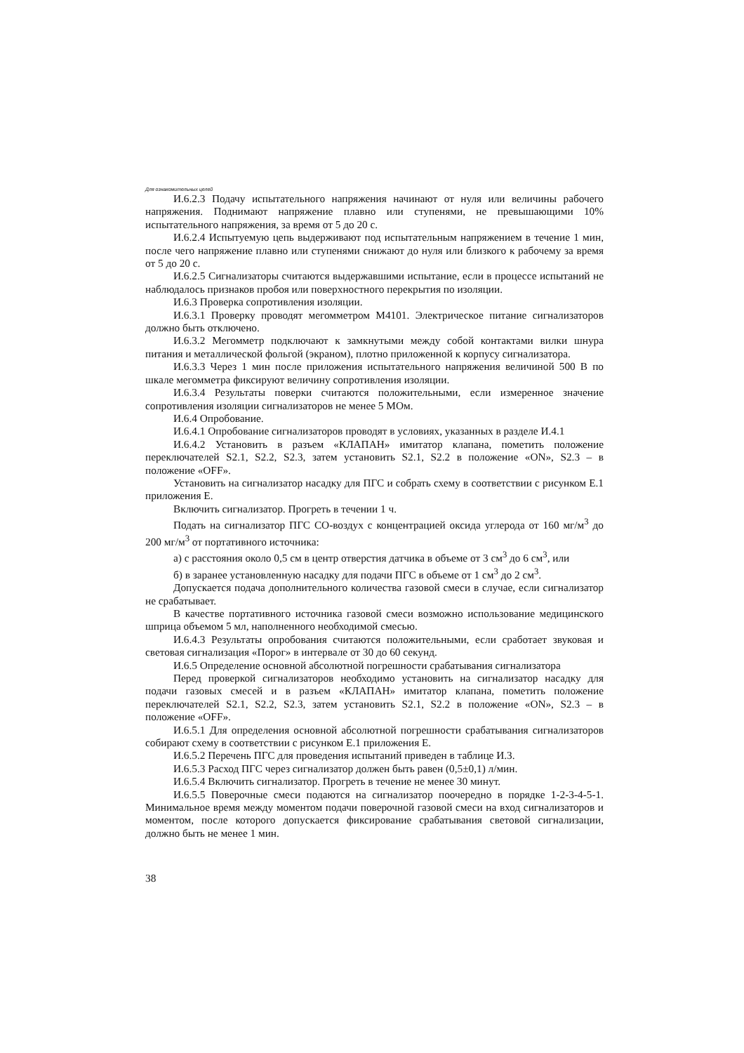Для ознакомительных целей
И.6.2.3 Подачу испытательного напряжения начинают от нуля или величины рабочего напряжения. Поднимают напряжение плавно или ступенями, не превышающими 10% испытательного напряжения, за время от 5 до 20 с.
И.6.2.4 Испытуемую цепь выдерживают под испытательным напряжением в течение 1 мин, после чего напряжение плавно или ступенями снижают до нуля или близкого к рабочему за время от 5 до 20 с.
И.6.2.5 Сигнализаторы считаются выдержавшими испытание, если в процессе испытаний не наблюдалось признаков пробоя или поверхностного перекрытия по изоляции.
И.6.3 Проверка сопротивления изоляции.
И.6.3.1 Проверку проводят мегомметром М4101. Электрическое питание сигнализаторов должно быть отключено.
И.6.3.2 Мегомметр подключают к замкнутыми между собой контактами вилки шнура питания и металлической фольгой (экраном), плотно приложенной к корпусу сигнализатора.
И.6.3.3 Через 1 мин после приложения испытательного напряжения величиной 500 В по шкале мегомметра фиксируют величину сопротивления изоляции.
И.6.3.4 Результаты поверки считаются положительными, если измеренное значение сопротивления изоляции сигнализаторов не менее 5 МОм.
И.6.4 Опробование.
И.6.4.1 Опробование сигнализаторов проводят в условиях, указанных в разделе И.4.1
И.6.4.2 Установить в разъем «КЛАПАН» имитатор клапана, пометить положение переключателей S2.1, S2.2, S2.3, затем установить S2.1, S2.2 в положение «ON», S2.3 – в положение «OFF».
Установить на сигнализатор насадку для ПГС и собрать схему в соответствии с рисунком Е.1 приложения Е.
Включить сигнализатор. Прогреть в течении 1 ч.
Подать на сигнализатор ПГС СО-воздух с концентрацией оксида углерода от 160 мг/м<sup>3</sup> до 200 мг/м<sup>3</sup> от портативного источника:
а) с расстояния около 0,5 см в центр отверстия датчика в объеме от 3 см<sup>3</sup> до 6 см<sup>3</sup>, или
б) в заранее установленную насадку для подачи ПГС в объеме от 1 см<sup>3</sup> до 2 см<sup>3</sup>.
Допускается подача дополнительного количества газовой смеси в случае, если сигнализатор не срабатывает.
В качестве портативного источника газовой смеси возможно использование медицинского шприца объемом 5 мл, наполненного необходимой смесью.
И.6.4.3 Результаты опробования считаются положительными, если сработает звуковая и световая сигнализация «Порог» в интервале от 30 до 60 секунд.
И.6.5 Определение основной абсолютной погрешности срабатывания сигнализатора
Перед проверкой сигнализаторов необходимо установить на сигнализатор насадку для подачи газовых смесей и в разъем «КЛАПАН» имитатор клапана, пометить положение переключателей S2.1, S2.2, S2.3, затем установить S2.1, S2.2 в положение «ON», S2.3 – в положение «OFF».
И.6.5.1 Для определения основной абсолютной погрешности срабатывания сигнализаторов собирают схему в соответствии с рисунком Е.1 приложения Е.
И.6.5.2 Перечень ПГС для проведения испытаний приведен в таблице И.3.
И.6.5.3 Расход ПГС через сигнализатор должен быть равен (0,5±0,1) л/мин.
И.6.5.4 Включить сигнализатор. Прогреть в течение не менее 30 минут.
И.6.5.5 Поверочные смеси подаются на сигнализатор поочередно в порядке 1-2-3-4-5-1. Минимальное время между моментом подачи поверочной газовой смеси на вход сигнализаторов и моментом, после которого допускается фиксирование срабатывания световой сигнализации, должно быть не менее 1 мин.
38